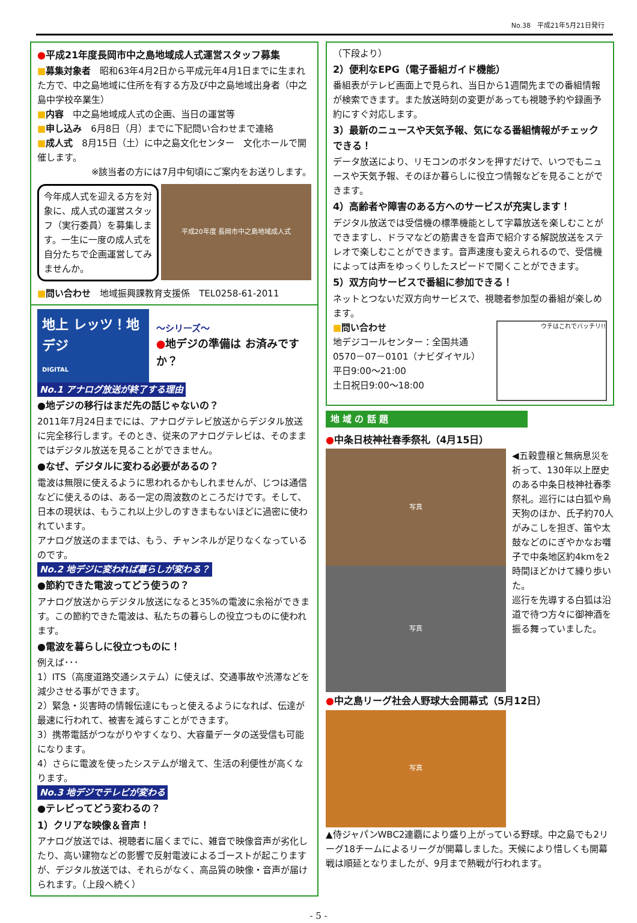No.38　平成21年5月21日発行
●平成21年度長岡市中之島地域成人式運営スタッフ募集
■募集対象者　昭和63年4月2日から平成元年4月1日までに生まれた方で、中之島地域に住所を有する方及び中之島地域出身者（中之島中学校卒業生）
■内容　中之島地域成人式の企画、当日の運営等
■申し込み　6月8日（月）までに下記問い合わせまで連絡
■成人式　8月15日（土）に中之島文化センター　文化ホールで開催します。
※該当者の方には7月中旬頃にご案内をお送りします。
今年成人式を迎える方を対象に、成人式の運営スタッフ（実行委員）を募集します。一生に一度の成人式を自分たちで企画運営してみませんか。
平成20年度 長岡市中之島地域成人式
■問い合わせ　地域振興課教育支援係　TEL0258-61-2011
地上 レッツ！地デジ
DIGITAL
～シリーズ～
●地デジの準備は お済みですか？
No.1 アナログ放送が終了する理由
●地デジの移行はまだ先の話じゃないの？
2011年7月24日までには、アナログテレビ放送からデジタル放送に完全移行します。そのとき、従来のアナログテレビは、そのままではデジタル放送を見ることができません。
●なぜ、デジタルに変わる必要があるの？
電波は無限に使えるように思われるかもしれませんが、じつは通信などに使えるのは、ある一定の周波数のところだけです。そして、日本の現状は、もうこれ以上少しのすきまもないほどに過密に使われています。
アナログ放送のままでは、もう、チャンネルが足りなくなっているのです。
No.2 地デジに変われば暮らしが変わる？
●節約できた電波ってどう使うの？
アナログ放送からデジタル放送になると35%の電波に余裕ができます。この節約できた電波は、私たちの暮らしの役立つものに使われます。
●電波を暮らしに役立つものに！
例えば･･･
1）ITS（高度道路交通システム）に使えば、交通事故や渋滞などを減少させる事ができます。
2）緊急・災害時の情報伝達にもっと使えるようになれば、伝達が最速に行われて、被害を減らすことができます。
3）携帯電話がつながりやすくなり、大容量データの送受信も可能になります。
4）さらに電波を使ったシステムが増えて、生活の利便性が高くなります。
No.3 地デジでテレビが変わる
●テレビってどう変わるの？
1）クリアな映像＆音声！
アナログ放送では、視聴者に届くまでに、雑音で映像音声が劣化したり、高い建物などの影響で反射電波によるゴーストが起こりますが、デジタル放送では、それらがなく、高品質の映像・音声が届けられます。（上段へ続く）
（下段より）
2）便利なEPG（電子番組ガイド機能）
番組表がテレビ画面上で見られ、当日から1週間先までの番組情報が検索できます。また放送時刻の変更があっても視聴予約や録画予約にすぐ対応します。
3）最新のニュースや天気予報、気になる番組情報がチェックできる！
データ放送により、リモコンのボタンを押すだけで、いつでもニュースや天気予報、そのほか暮らしに役立つ情報などを見ることができます。
4）高齢者や障害のある方へのサービスが充実します！
デジタル放送では受信機の標準機能として字幕放送を楽しむことができますし、ドラマなどの筋書きを音声で紹介する解説放送をステレオで楽しむことができます。音声速度も変えられるので、受信機によっては声をゆっくりしたスピードで聞くことができます。
5）双方向サービスで番組に参加できる！
ネットとつないだ双方向サービスで、視聴者参加型の番組が楽しめます。
■問い合わせ
地デジコールセンター：全国共通
0570－07－0101（ナビダイヤル）
平日9:00～21:00
土日祝日9:00～18:00
ウチはこれでバッチリ!!
地 域 の 話 題
●中条日枝神社春季祭礼（4月15日）
写真
写真
◀五穀豊穣と無病息災を祈って、130年以上歴史のある中条日枝神社春季祭礼。巡行には白狐や烏天狗のほか、氏子約70人がみこしを担ぎ、笛や太鼓などのにぎやかなお囃子で中条地区約4kmを2時間ほどかけて練り歩いた。
巡行を先導する白狐は沿道で待つ方々に御神酒を振る舞っていました。
●中之島リーグ社会人野球大会開幕式（5月12日）
写真
▲侍ジャパンWBC2連覇により盛り上がっている野球。中之島でも2リーグ18チームによるリーグが開幕しました。天候により惜しくも開幕戦は順延となりましたが、9月まで熱戦が行われます。
- 5 -